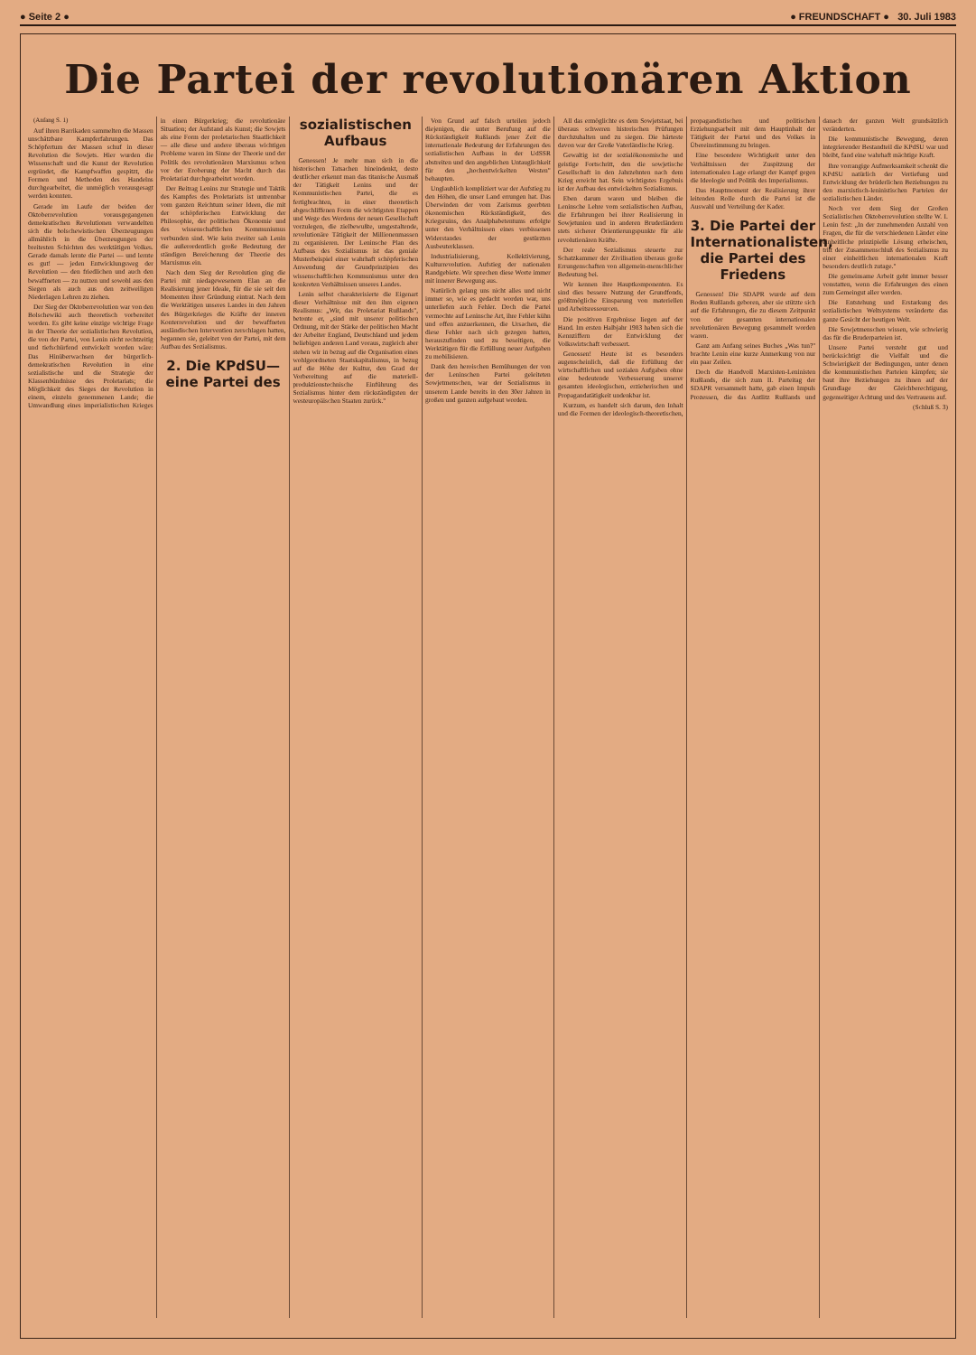● Seite 2 ● ● FREUNDSCHAFT ● 30. Juli 1983
Die Partei der revolutionären Aktion
(Anfang S. 1)
Auf ihren Barrikaden sammelten die Massen unschätzbare Kampferfahrungen. Das Schöpfertum der Massen schuf in dieser Revolution die Sowjets. Hier wurden die Wissenschaft und die Kunst der Revolution ergründet, die Kampfwaffen gespitzt, die Formen und Methoden des Handelns durchgearbeitet, die unmöglich vorausgesagt werden konnten.
Gerade im Laufe der beiden der Oktoberrevolution vorausgegangenen demokratischen Revolutionen verwandelten sich die bolschewistischen Überzeugungen allmählich in die Überzeugungen der breitesten Schichten des werktätigen Volkes. Gerade damals lernte die Partei — und lernte es gut! — jeden Entwicklungsweg der Revolution — den friedlichen und auch den bewaffneten — zu nutzen und sowohl aus den Siegen als auch aus den zeitweiligen Niederlagen Lehren zu ziehen.
Der Sieg der Oktoberrevolution war von den Bolschewiki auch theoretisch vorbereitet worden. Es gibt keine einzige wichtige Frage in der Theorie der sozialistischen Revolution, die von der Partei, von Lenin nicht rechtzeitig und tiefschürfend entwickelt worden wäre: Das Hinüberwachsen der bürgerlich-demokratischen Revolution in eine sozialistische und die Strategie der Klassenbündnisse des Proletariats; die Möglichkeit des Sieges der Revolution in einem, einzeln genommenen Lande; die Umwandlung eines imperialistischen Krieges in einen Bürgerkrieg; die revolutionäre Situation; der Aufstand als Kunst; die Sowjets als eine Form der proletarischen Staatlichkeit — alle diese und andere überaus wichtigen Probleme waren im Sinne der Theorie und der Politik des revolutionären Marxismus schon vor der Eroberung der Macht durch das Proletariat durchgearbeitet worden.
Der Beitrag Lenins zur Strategie und Taktik des Kampfes des Proletariats ist untrennbar vom ganzen Reichtum seiner Ideen, die mit der schöpferischen Entwicklung der Philosophie, der politischen Ökonomie und des wissenschaftlichen Kommunismus verbunden sind. Wie kein zweiter sah Lenin die außerordentlich große Bedeutung der ständigen Bereicherung der Theorie des Marxismus ein.
Nach dem Sieg der Revolution ging die Partei mit niedagewesenem Elan an die Realisierung jener Ideale, für die sie seit den Momenten ihrer Gründung eintrat. Nach dem die Werktätigen unseres Landes in den Jahren des Bürgerkrieges die Kräfte der inneren Konterrevolution und der bewaffneten ausländischen Intervention zerschlagen hatten, begannen sie, geleitet von der Partei, mit dem Aufbau des Sozialismus.
2. Die KPdSU—eine Partei des sozialistischen Aufbaus
Genossen! Je mehr man sich in die historischen Tatsachen hineindenkt, desto deutlicher erkennt man das titanische Ausmaß der Tätigkeit Lenins und der Kommunistischen Partei, die es fertigbrachten, in einer theoretisch abgeschliffenen Form die wichtigsten Etappen und Wege des Werdens der neuen Gesellschaft vorzulegen, die zielbewußte, umgestaltende, revolutionäre Tätigkeit der Millionenmassen zu organisieren. Der Leninsche Plan des Aufbaus des Sozialismus ist das geniale Musterbeispiel einer wahrhaft schöpferischen Anwendung der Grundprinzipien des wissenschaftlichen Kommunismus unter den konkreten Verhältnissen unseres Landes.
Lenin selbst charakterisierte die Eigenart dieser Verhältnisse mit den ihm eigenen Realismus: „Wir, das Proletariat Rußlands", betonte er, „sind mit unserer politischen Ordnung, mit der Stärke der politischen Macht der Arbeiter England, Deutschland und jedem beliebigen anderen Land voraus, zugleich aber stehen wir in bezug auf die Organisation eines wohlgeordneten Staatskapitalismus, in bezug auf die Höhe der Kultur, den Grad der Vorbereitung auf die materiell-produktionstechnische Einführung des Sozialismus hinter dem rückständigsten der westeuropäischen Staaten zurück."
Von Grund auf falsch urteilen jedoch diejenigen, die unter Berufung auf die Rückständigkeit Rußlands jener Zeit die internationale Bedeutung der Erfahrungen des sozialistischen Aufbaus in der UdSSR abstreiten und den angeblichen Untauglichkeit für den „hochentwickelten Westen" behaupten.
Unglaublich kompliziert war der Aufstieg zu den Höhen, die unser Land errungen hat. Das Überwinden der vom Zarismus geerbten ökonomischen Rückständigkeit, des Kriegsruins, des Analphabetentums erfolgte unter den Verhältnissen eines verbissenen Widerstandes der gestürzten Ausbeuterklassen.
Industrialisierung, Kollektivierung, Kulturrevolution. Aufstieg der nationalen Randgebiete. Wir sprechen diese Worte immer mit innerer Bewegung aus.
Natürlich gelang uns nicht alles und nicht immer so, wie es gedacht worden war, uns unterliefen auch Fehler. Doch die Partei vermochte auf Leninsche Art, ihre Fehler kühn und offen anzuerkennen, die Ursachen, die diese Fehler nach sich gezogen hatten, herauszufinden und zu beseitigen, die Werktätigen für die Erfüllung neuer Aufgaben zu mobilisieren.
Dank den heroischen Bemühungen der von der Leninschen Partei geleiteten Sowjetmenschen, war der Sozialismus in unserem Lande bereits in den 30er Jahren in großen und ganzen aufgebaut worden.
All das ermöglichte es dem Sowjetstaat, bei überaus schweren historischen Prüfungen durchzuhalten und zu siegen. Die härteste davon war der Große Vaterländische Krieg.
Gewaltig ist der sozialökonomische und geistige Fortschritt, den die sowjetische Gesellschaft in den Jahrzehnten nach dem Krieg erreicht hat. Sein wichtigstes Ergebnis ist der Aufbau des entwickelten Sozialismus.
Eben darum waren und bleiben die Leninsche Lehre vom sozialistischen Aufbau, die Erfahrungen bei ihrer Realisierung in Sowjetunion und in anderen Bruderländern stets sicherer Orientierungspunkte für alle revolutionären Kräfte.
Der reale Sozialismus steuerte zur Schatzkammer der Zivilisation überaus große Errungenschaften von allgemein-menschlicher Bedeutung bei.
Wir kennen ihre Hauptkomponenten. Es sind dies bessere Nutzung der Grundfonds, größtmögliche Einsparung von materiellen und Arbeitsressourcen.
Die positiven Ergebnisse liegen auf der Hand. Im ersten Halbjahr 1983 haben sich die Kennziffern der Entwicklung der Volkswirtschaft verbessert.
Genossen! Heute ist es besonders augenscheinlich, daß die Erfüllung der wirtschaftlichen und sozialen Aufgaben ohne eine bedeutende Verbesserung unserer gesamten ideologischen, erzieherischen und Propagandatätigkeit undenkbar ist.
Kurzum, es handelt sich darum, den Inhalt und die Formen der ideologisch-theoretischen, propagandistischen und politischen Erziehungsarbeit mit dem Hauptinhalt der Tätigkeit der Partei und des Volkes in Übereinstimmung zu bringen.
Eine besondere Wichtigkeit unter den Verhältnissen der Zuspitzung der internationalen Lage erlangt der Kampf gegen die Ideologie und Politik des Imperialismus.
Das Hauptmoment der Realisierung ihrer leitenden Rolle durch die Partei ist die Auswahl und Verteilung der Kader.
3. Die Partei der Internationalisten, die Partei des Friedens
Genossen! Die SDAPR wurde auf dem Boden Rußlands geboren, aber sie stützte sich auf die Erfahrungen, die zu diesem Zeitpunkt von der gesamten internationalen revolutionären Bewegung gesammelt worden waren.
Ganz am Anfang seines Buches „Was tun?" brachte Lenin eine kurze Anmerkung von nur ein paar Zeilen.
Doch die Handvoll Marxisten-Leninisten Rußlands, die sich zum II. Parteitag der SDAPR versammelt hatte, gab einen Impuls Prozessen, die das Antlitz Rußlands und danach der ganzen Welt grundsätzlich veränderten.
Die kommunistische Bewegung, deren integrierender Bestandteil die KPdSU war und bleibt, fand eine wahrhaft mächtige Kraft.
Ihre vorrangige Aufmerksamkeit schenkt die KPdSU natürlich der Vertiefung und Entwicklung der brüderlichen Beziehungen zu den marxistisch-leninistischen Parteien der sozialistischen Länder.
Noch vor dem Sieg der Großen Sozialistischen Oktoberrevolution stellte W. I. Lenin fest: „In der zunehmenden Anzahl von Fragen, die für die verschiedenen Länder eine einheitliche prinzipielle Lösung erheischen, tritt der Zusammenschluß des Sozialismus zu einer einheitlichen internationalen Kraft besonders deutlich zutage."
Die gemeinsame Arbeit geht immer besser vonstatten, wenn die Erfahrungen des einen zum Gemeingut aller werden.
Die Entstehung und Erstarkung des sozialistischen Weltsystems veränderte das ganze Gesicht der heutigen Welt.
Die Sowjetmenschen wissen, wie schwierig das für die Bruderparteien ist.
Unsere Partei versteht gut und berücksichtigt die Vielfalt und die Schwierigkeit der Bedingungen, unter denen die kommunistischen Parteien kämpfen; sie baut ihre Beziehungen zu ihnen auf der Grundlage der Gleichberechtigung, gegenseitiger Achtung und des Vertrauens auf.
(Schluß S. 3)